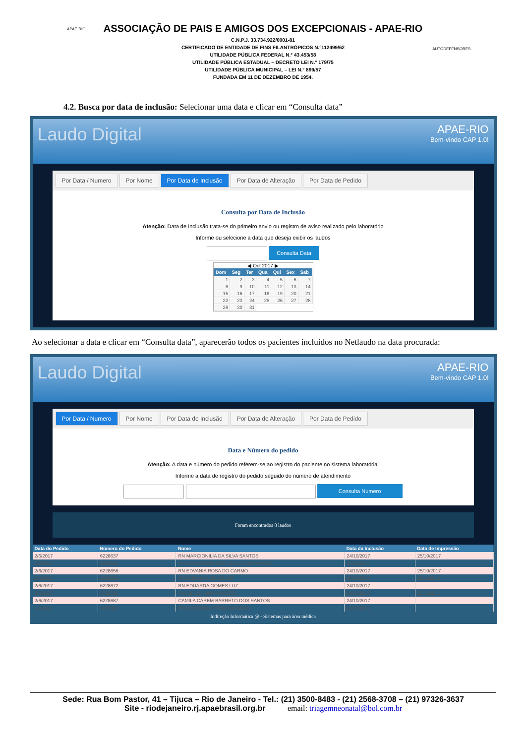APAE RIO
ASSOCIAÇÃO DE PAIS E AMIGOS DOS EXCEPCIONAIS - APAE-RIO
C.N.P.J. 33.734.922/0001-81
CERTIFICADO DE ENTIDADE DE FINS FILANTRÓPICOS N.°112499/62
UTILIDADE PÚBLICA FEDERAL N.° 43.453/58
UTILIDADE PÚBLICA ESTADUAL – DECRETO LEI N.° 179/75
UTILIDADE PÚBLICA MUNICIPAL – LEI N.° 899/57
FUNDADA EM 11 DE DEZEMBRO DE 1954.
AUTODEFENSORES
4.2. Busca por data de inclusão: Selecionar uma data e clicar em “Consulta data”
Laudo Digital
APAE-RIO
Bem-vindo CAP 1.0!
Por Data / Numero Por Nome Por Data de Inclusão Por Data de Alteração Por Data de Pedido
Consulta por Data de Inclusão
Atenção: Data de Inclusão trata-se do primeiro envio ou registro de aviso realizado pelo laboratório
Informe ou selecione a data que deseja exibir os laudos
Consulta Data
◀ Oct 2017 ▶
| Dom | Seg | Ter | Qua | Qui | Sex | Sab |
| --- | --- | --- | --- | --- | --- | --- |
| 1 | 2 | 3 | 4 | 5 | 6 | 7 |
| 8 | 9 | 10 | 11 | 12 | 13 | 14 |
| 15 | 16 | 17 | 18 | 19 | 20 | 21 |
| 22 | 23 | 24 | 25 | 26 | 27 | 28 |
| 29 | 30 | 31 | | | | |
Ao selecionar a data e clicar em “Consulta data”, aparecerão todos os pacientes incluídos no Netlaudo na data procurada:
Laudo Digital
APAE-RIO
Bem-vindo CAP 1.0!
Por Data / Numero Por Nome Por Data de Inclusão Por Data de Alteração Por Data de Pedido
Data e Número do pedido
Atenção: A data e número do pedido referem-se ao registro do paciente no sistema laboratórial
Informe a data de registro do pedido seguido do número de atendimento
Consulta Numero
Foram encontrados 8 laudos
| Data do Pedido | Número do Pedido | Nome | Data da Inclusão | Data de Impressão |
| --- | --- | --- | --- | --- |
| 2/6/2017 | 6228637 | RN MARCIONILIA DA SILVA SANTOS | 24/10/2017 | 25/10/2017 |
| 2/6/2017 | 6228650 | RN ANA CRISTINA DE JESUS GUIMARAES | 24/10/2017 | |
| 2/6/2017 | 6228656 | RN EDVANIA ROSA DO CARMO | 24/10/2017 | 25/10/2017 |
| 2/6/2017 | 6228663 | RN SORAIA V DE SOUZA | 24/10/2017 | 25/10/2017 |
| 2/6/2017 | 6228672 | RN EDUARDA GOMES LUZ | 24/10/2017 | |
| 2/6/2017 | 6228680 | RN DIRLEY DIAS CADETE | 24/10/2017 | 25/10/2017 |
| 2/6/2017 | 6228687 | CAMILA CAREM BARRETO DOS SANTOS | 24/10/2017 | |
| 1/6/2017 | 5285469 | RN ANA PAULA VIEIRA DA SILVA | 24/10/2017 | |
Indireção Informática @ - Sistemas para área médica
Sede: Rua Bom Pastor, 41 – Tijuca – Rio de Janeiro - Tel.: (21) 3500-8483 - (21) 2568-3708 – (21) 97326-3637
Site - riodejaneiro.rj.apaebrasil.org.br email: triagemneonatal@bol.com.br